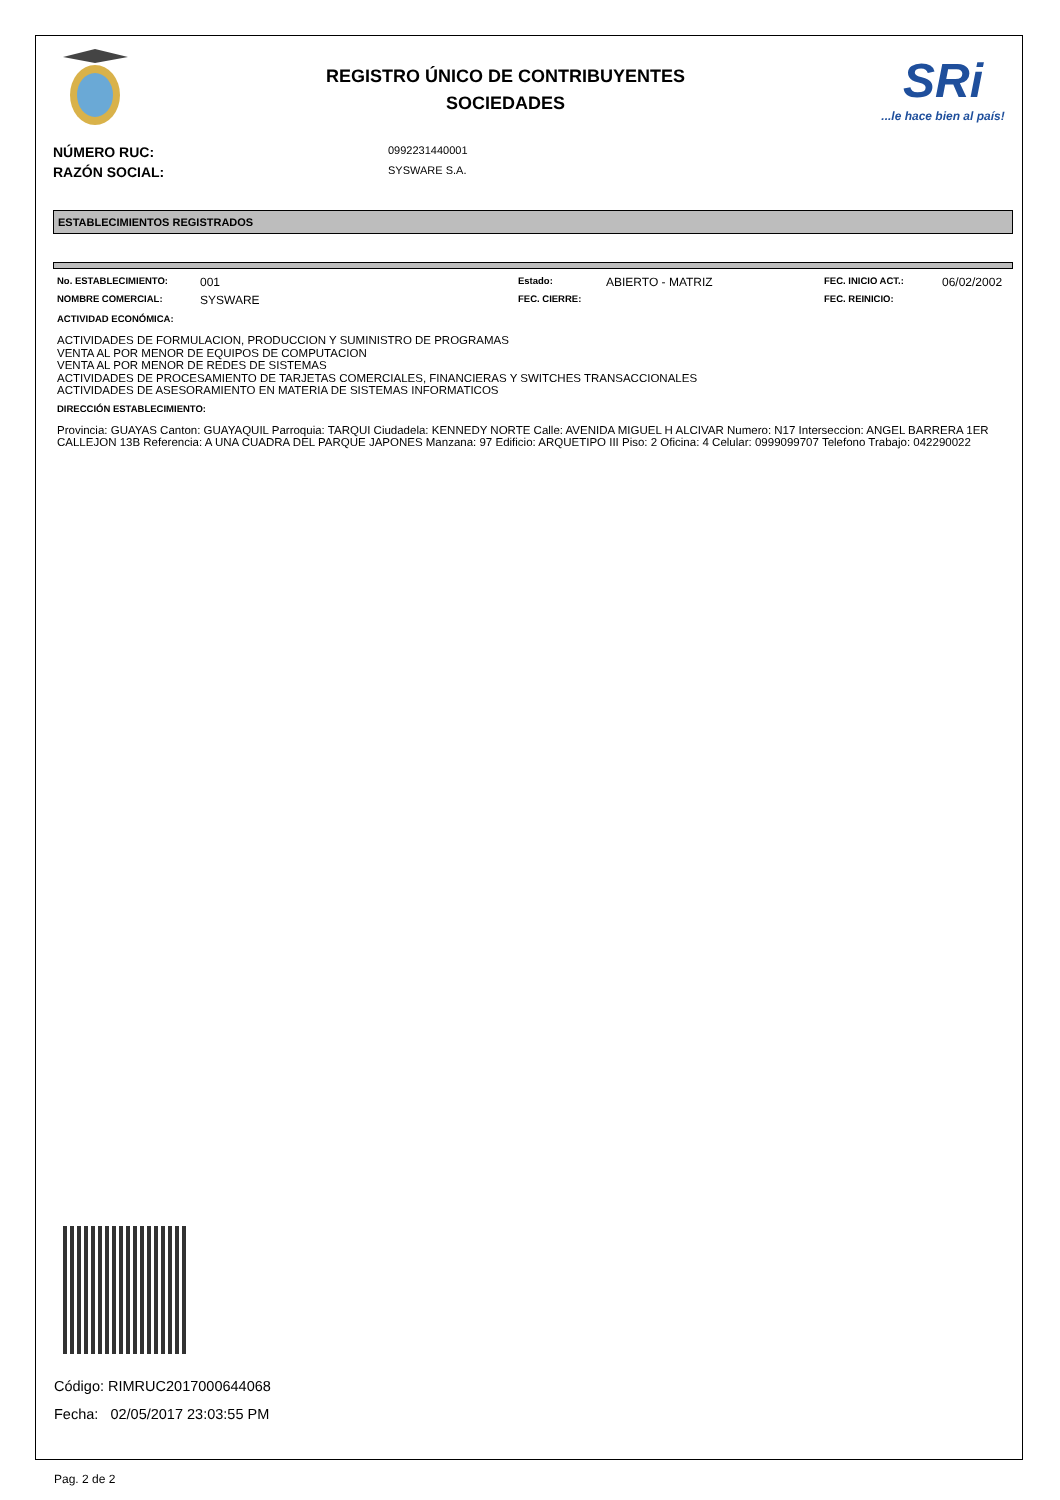REGISTRO ÚNICO DE CONTRIBUYENTES
SOCIEDADES
SRi...le hace bien al país!
NÚMERO RUC:
0992231440001
RAZÓN SOCIAL:
SYSWARE S.A.
ESTABLECIMIENTOS REGISTRADOS
| No. ESTABLECIMIENTO: | 001 | Estado: | ABIERTO - MATRIZ | FEC. INICIO ACT.: | 06/02/2002 |
| NOMBRE COMERCIAL: | SYSWARE | FEC. CIERRE: | | FEC. REINICIO: | |
ACTIVIDAD ECONÓMICA:
ACTIVIDADES DE FORMULACION, PRODUCCION Y SUMINISTRO DE PROGRAMAS
VENTA AL POR MENOR DE EQUIPOS DE COMPUTACION
VENTA AL POR MENOR DE REDES DE SISTEMAS
ACTIVIDADES DE PROCESAMIENTO DE TARJETAS COMERCIALES, FINANCIERAS Y SWITCHES TRANSACCIONALES
ACTIVIDADES DE ASESORAMIENTO EN MATERIA DE SISTEMAS INFORMATICOS
DIRECCIÓN ESTABLECIMIENTO:
Provincia: GUAYAS Canton: GUAYAQUIL Parroquia: TARQUI Ciudadela: KENNEDY NORTE Calle: AVENIDA MIGUEL H ALCIVAR Numero: N17 Interseccion: ANGEL BARRERA 1ER CALLEJON 13B Referencia: A UNA CUADRA DEL PARQUE JAPONES Manzana: 97 Edificio: ARQUETIPO III Piso: 2 Oficina: 4 Celular: 0999099707 Telefono Trabajo: 042290022
Código: RIMRUC2017000644068
Fecha: 02/05/2017 23:03:55 PM
Pag. 2 de 2